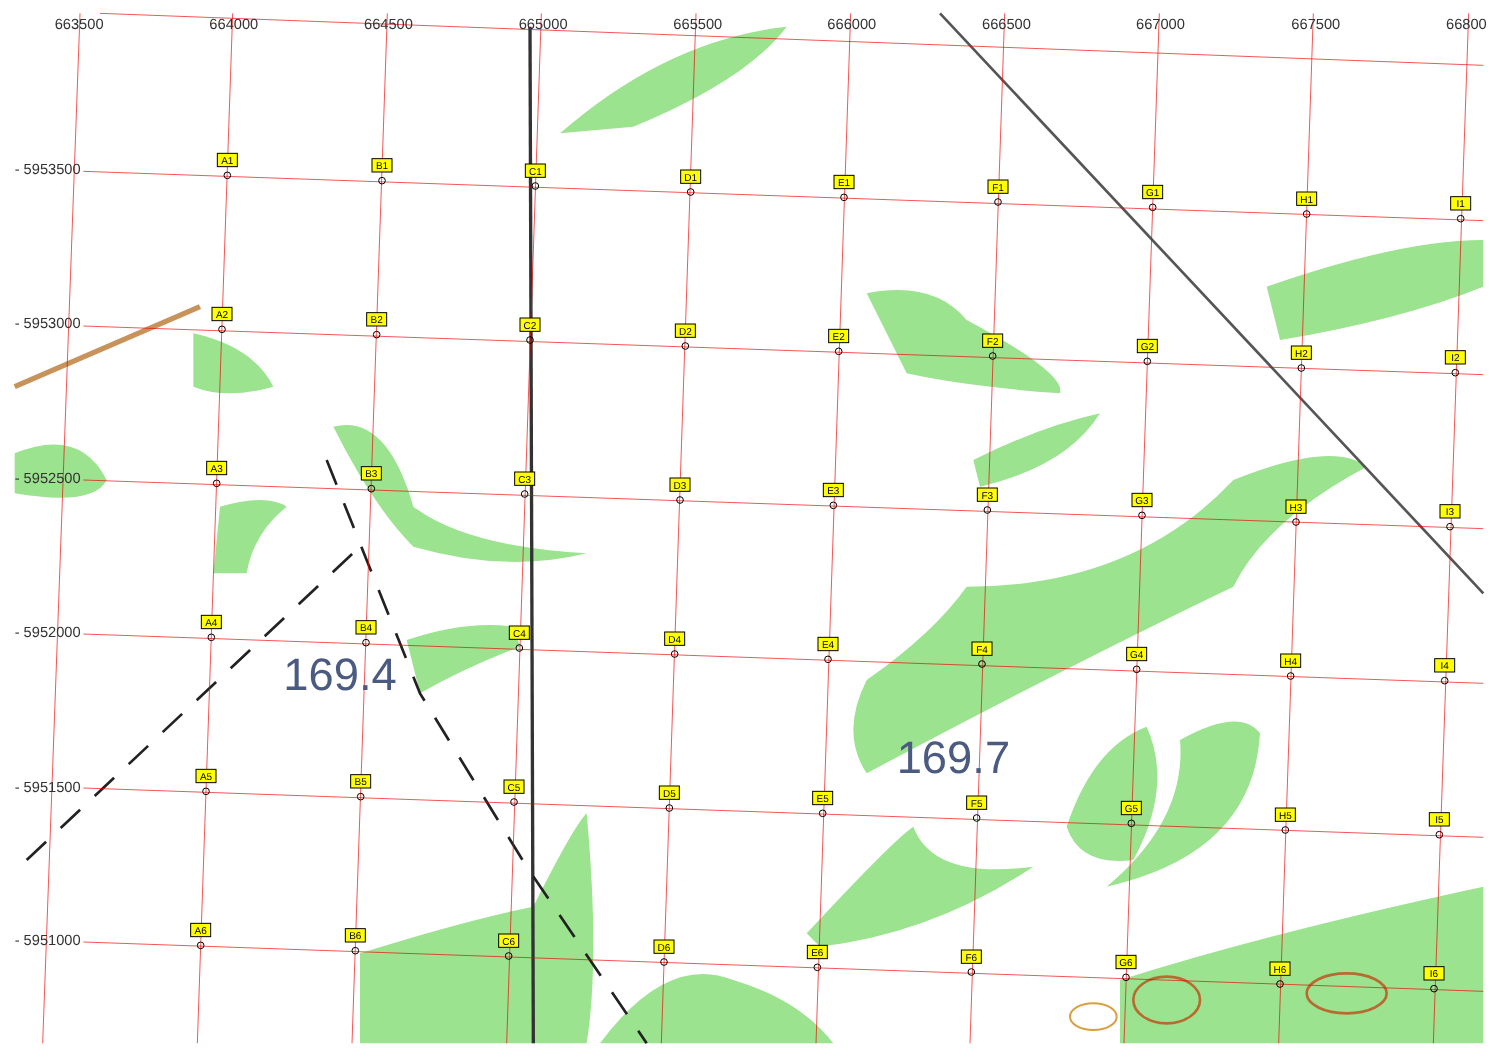663500
664000
664500
665000
665500
666000
666500
667000
667500
66800
- 5953500
- 5953000
- 5952500
- 5952000
- 5951500
- 5951000
169.4
169.7
A1
B1
C1
D1
E1
F1
G1
H1
I1
A2
B2
C2
D2
E2
F2
G2
H2
I2
A3
B3
C3
D3
E3
F3
G3
H3
I3
A4
B4
C4
D4
E4
F4
G4
H4
I4
A5
B5
C5
D5
E5
F5
G5
H5
I5
A6
B6
C6
D6
E6
F6
G6
H6
I6